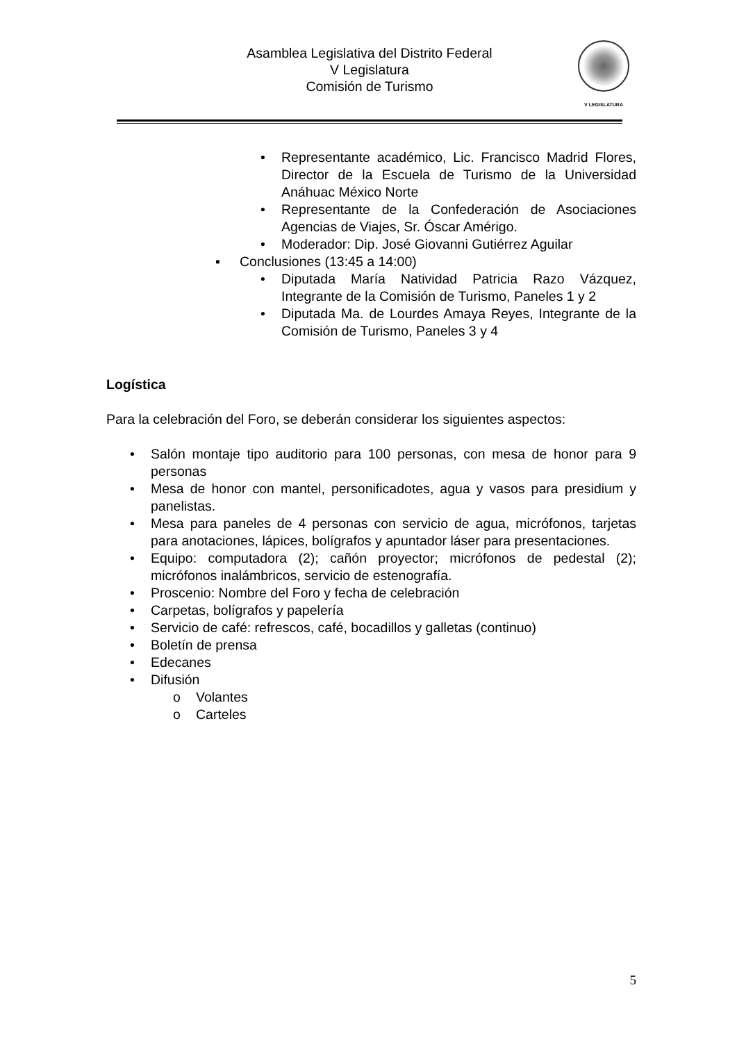Asamblea Legislativa del Distrito Federal
V Legislatura
Comisión de Turismo
V LEGISLATURA
• Representante académico, Lic. Francisco Madrid Flores, Director de la Escuela de Turismo de la Universidad Anáhuac México Norte
• Representante de la Confederación de Asociaciones Agencias de Viajes, Sr. Óscar Amérigo.
• Moderador: Dip. José Giovanni Gutiérrez Aguilar
▪ Conclusiones (13:45 a 14:00)
• Diputada María Natividad Patricia Razo Vázquez, Integrante de la Comisión de Turismo, Paneles 1 y 2
• Diputada Ma. de Lourdes Amaya Reyes, Integrante de la Comisión de Turismo, Paneles 3 y 4
Logística
Para la celebración del Foro, se deberán considerar los siguientes aspectos:
• Salón montaje tipo auditorio para 100 personas, con mesa de honor para 9 personas
• Mesa de honor con mantel, personificadotes, agua y vasos para presidium y panelistas.
• Mesa para paneles de 4 personas con servicio de agua, micrófonos, tarjetas para anotaciones, lápices, bolígrafos y apuntador láser para presentaciones.
• Equipo: computadora (2); cañón proyector; micrófonos de pedestal (2); micrófonos inalámbricos, servicio de estenografía.
• Proscenio: Nombre del Foro y fecha de celebración
• Carpetas, bolígrafos y papelería
• Servicio de café: refrescos, café, bocadillos y galletas (continuo)
• Boletín de prensa
• Edecanes
• Difusión
o Volantes
o Carteles
5